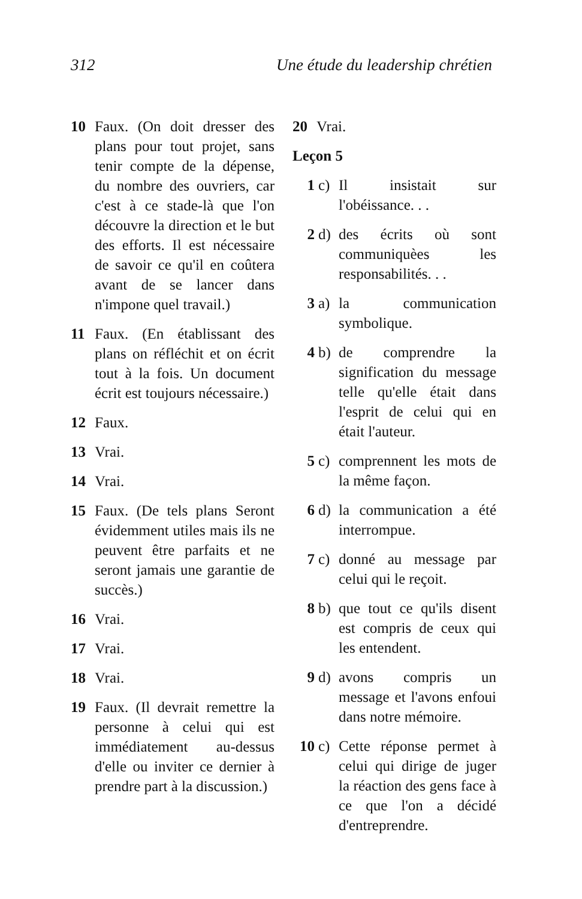312 Une étude du leadership chrétien
10 Faux. (On doit dresser des plans pour tout projet, sans tenir compte de la dépense, du nombre des ouvriers, car c'est à ce stade-là que l'on découvre la direction et le but des efforts. Il est nécessaire de savoir ce qu'il en coûtera avant de se lancer dans n'impone quel travail.)
11 Faux. (En établissant des plans on réfléchit et on écrit tout à la fois. Un document écrit est toujours nécessaire.)
12 Faux.
13 Vrai.
14 Vrai.
15 Faux. (De tels plans Seront évidemment utiles mais ils ne peuvent être parfaits et ne seront jamais une garantie de succès.)
16 Vrai.
17 Vrai.
18 Vrai.
19 Faux. (Il devrait remettre la personne à celui qui est immédiatement au-dessus d'elle ou inviter ce dernier à prendre part à la discussion.)
20 Vrai.
Leçon 5
1 c) Il insistait sur l'obéissance. . .
2 d) des écrits où sont communiquèes les responsabilités. . .
3 a) la communication symbolique.
4 b) de comprendre la signification du message telle qu'elle était dans l'esprit de celui qui en était l'auteur.
5 c) comprennent les mots de la même façon.
6 d) la communication a été interrompue.
7 c) donné au message par celui qui le reçoit.
8 b) que tout ce qu'ils disent est compris de ceux qui les entendent.
9 d) avons compris un message et l'avons enfoui dans notre mémoire.
10 c) Cette réponse permet à celui qui dirige de juger la réaction des gens face à ce que l'on a décidé d'entreprendre.